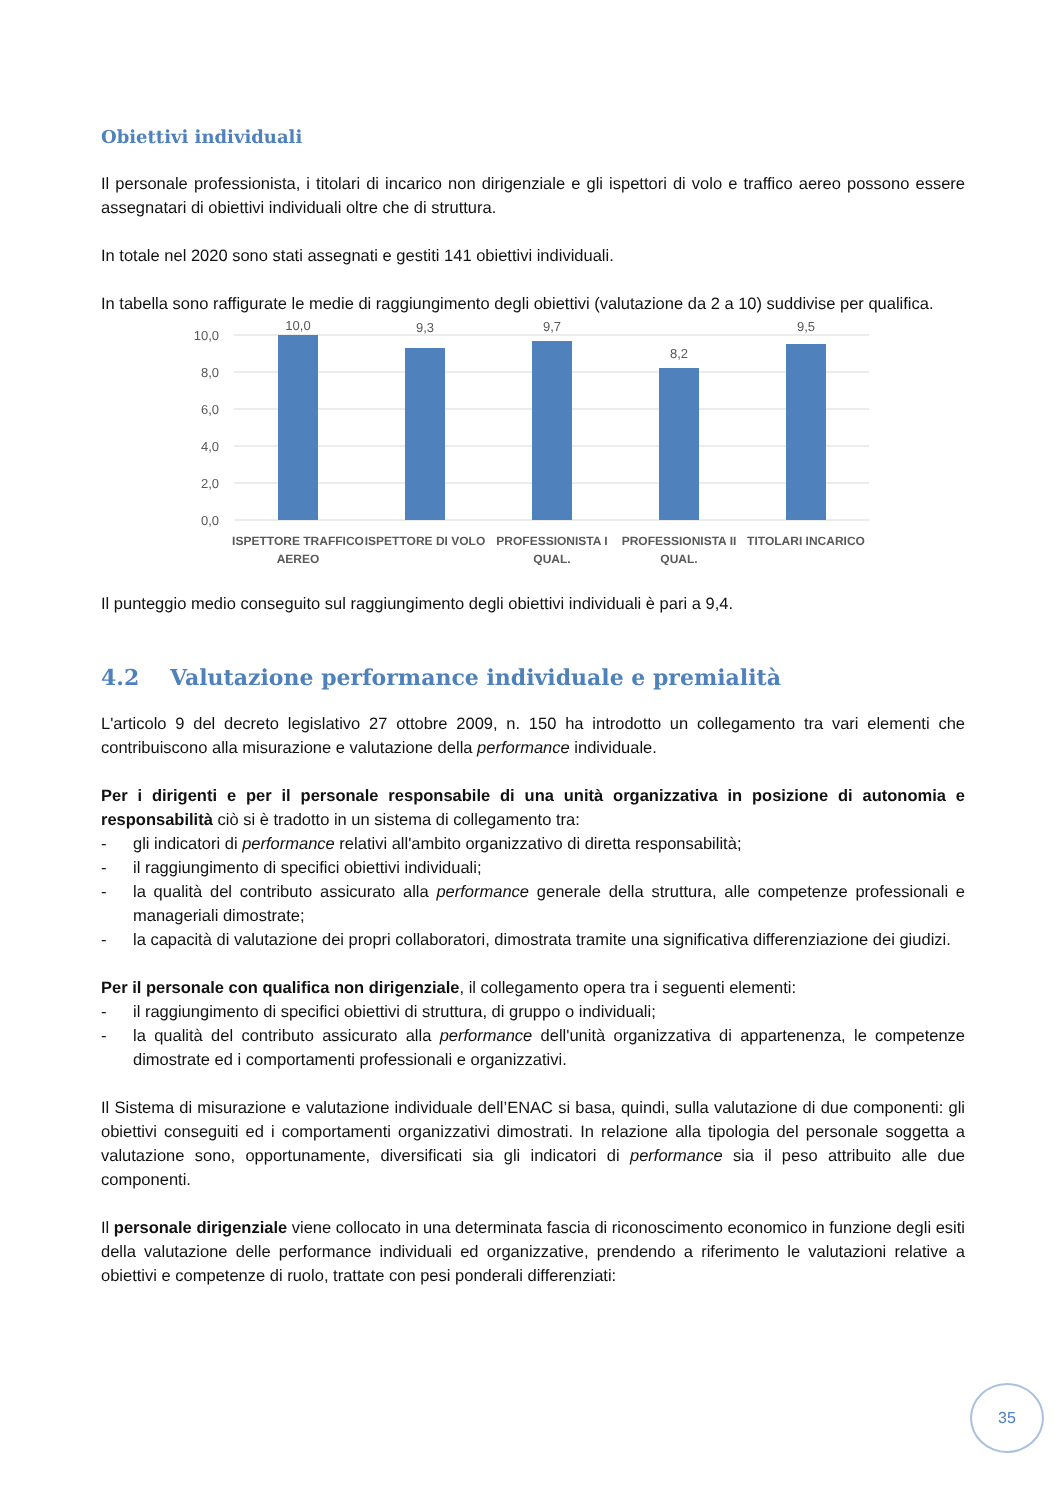Obiettivi individuali
Il personale professionista, i titolari di incarico non dirigenziale e gli ispettori di volo e traffico aereo possono essere assegnatari di obiettivi individuali oltre che di struttura.
In totale nel 2020 sono stati assegnati e gestiti 141 obiettivi individuali.
In tabella sono raffigurate le medie di raggiungimento degli obiettivi (valutazione da 2 a 10) suddivise per qualifica.
10,0
8,0
6,0
4,0
2,0
0,0
10,0
9,3
9,7
8,2
9,5
ISPETTORE TRAFFICO
AEREO
ISPETTORE DI VOLO
PROFESSIONISTA I
QUAL.
PROFESSIONISTA II
QUAL.
TITOLARI INCARICO
Il punteggio medio conseguito sul raggiungimento degli obiettivi individuali è pari a 9,4.
4.2 Valutazione performance individuale e premialità
L'articolo 9 del decreto legislativo 27 ottobre 2009, n. 150 ha introdotto un collegamento tra vari elementi che contribuiscono alla misurazione e valutazione della performance individuale.
Per i dirigenti e per il personale responsabile di una unità organizzativa in posizione di autonomia e responsabilità ciò si è tradotto in un sistema di collegamento tra:
- gli indicatori di performance relativi all'ambito organizzativo di diretta responsabilità;
- il raggiungimento di specifici obiettivi individuali;
- la qualità del contributo assicurato alla performance generale della struttura, alle competenze professionali e manageriali dimostrate;
- la capacità di valutazione dei propri collaboratori, dimostrata tramite una significativa differenziazione dei giudizi.
Per il personale con qualifica non dirigenziale, il collegamento opera tra i seguenti elementi:
- il raggiungimento di specifici obiettivi di struttura, di gruppo o individuali;
- la qualità del contributo assicurato alla performance dell'unità organizzativa di appartenenza, le competenze dimostrate ed i comportamenti professionali e organizzativi.
Il Sistema di misurazione e valutazione individuale dell’ENAC si basa, quindi, sulla valutazione di due componenti: gli obiettivi conseguiti ed i comportamenti organizzativi dimostrati. In relazione alla tipologia del personale soggetta a valutazione sono, opportunamente, diversificati sia gli indicatori di performance sia il peso attribuito alle due componenti.
Il personale dirigenziale viene collocato in una determinata fascia di riconoscimento economico in funzione degli esiti della valutazione delle performance individuali ed organizzative, prendendo a riferimento le valutazioni relative a obiettivi e competenze di ruolo, trattate con pesi ponderali differenziati:
35